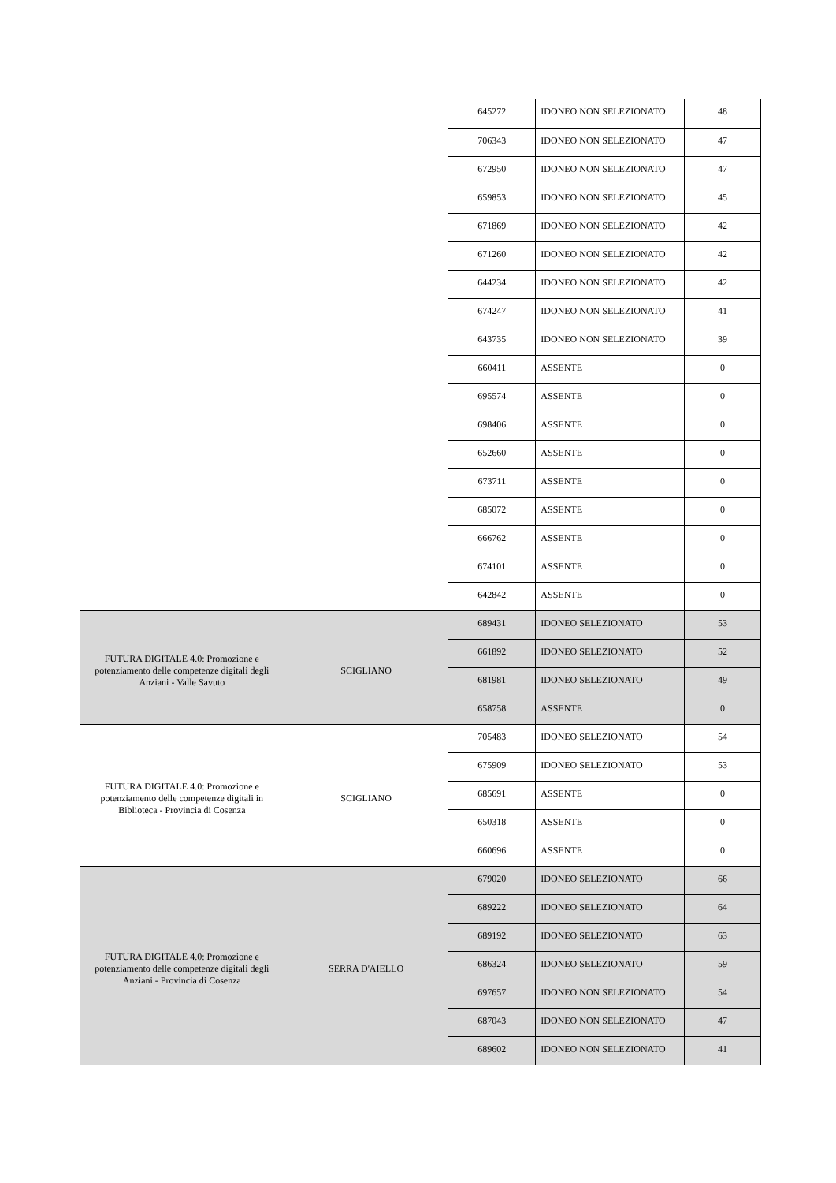| | | 645272 | IDONEO NON SELEZIONATO | 48 |
| | | 706343 | IDONEO NON SELEZIONATO | 47 |
| | | 672950 | IDONEO NON SELEZIONATO | 47 |
| | | 659853 | IDONEO NON SELEZIONATO | 45 |
| | | 671869 | IDONEO NON SELEZIONATO | 42 |
| | | 671260 | IDONEO NON SELEZIONATO | 42 |
| | | 644234 | IDONEO NON SELEZIONATO | 42 |
| | | 674247 | IDONEO NON SELEZIONATO | 41 |
| | | 643735 | IDONEO NON SELEZIONATO | 39 |
| | | 660411 | ASSENTE | 0 |
| | | 695574 | ASSENTE | 0 |
| | | 698406 | ASSENTE | 0 |
| | | 652660 | ASSENTE | 0 |
| | | 673711 | ASSENTE | 0 |
| | | 685072 | ASSENTE | 0 |
| | | 666762 | ASSENTE | 0 |
| | | 674101 | ASSENTE | 0 |
| | | 642842 | ASSENTE | 0 |
| FUTURA DIGITALE 4.0: Promozione e potenziamento delle competenze digitali degli Anziani - Valle Savuto | SCIGLIANO | 689431 | IDONEO SELEZIONATO | 53 |
| | | 661892 | IDONEO SELEZIONATO | 52 |
| | | 681981 | IDONEO SELEZIONATO | 49 |
| | | 658758 | ASSENTE | 0 |
| FUTURA DIGITALE 4.0: Promozione e potenziamento delle competenze digitali in Biblioteca - Provincia di Cosenza | SCIGLIANO | 705483 | IDONEO SELEZIONATO | 54 |
| | | 675909 | IDONEO SELEZIONATO | 53 |
| | | 685691 | ASSENTE | 0 |
| | | 650318 | ASSENTE | 0 |
| | | 660696 | ASSENTE | 0 |
| FUTURA DIGITALE 4.0: Promozione e potenziamento delle competenze digitali degli Anziani - Provincia di Cosenza | SERRA D'AIELLO | 679020 | IDONEO SELEZIONATO | 66 |
| | | 689222 | IDONEO SELEZIONATO | 64 |
| | | 689192 | IDONEO SELEZIONATO | 63 |
| | | 686324 | IDONEO SELEZIONATO | 59 |
| | | 697657 | IDONEO NON SELEZIONATO | 54 |
| | | 687043 | IDONEO NON SELEZIONATO | 47 |
| | | 689602 | IDONEO NON SELEZIONATO | 41 |